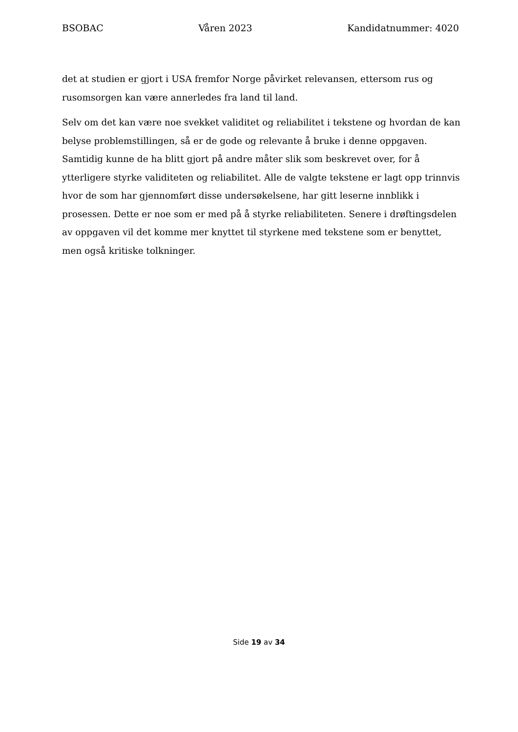BSOBAC Våren 2023 Kandidatnummer: 4020
det at studien er gjort i USA fremfor Norge påvirket relevansen, ettersom rus og rusomsorgen kan være annerledes fra land til land.
Selv om det kan være noe svekket validitet og reliabilitet i tekstene og hvordan de kan belyse problemstillingen, så er de gode og relevante å bruke i denne oppgaven. Samtidig kunne de ha blitt gjort på andre måter slik som beskrevet over, for å ytterligere styrke validiteten og reliabilitet. Alle de valgte tekstene er lagt opp trinnvis hvor de som har gjennomført disse undersøkelsene, har gitt leserne innblikk i prosessen. Dette er noe som er med på å styrke reliabiliteten. Senere i drøftingsdelen av oppgaven vil det komme mer knyttet til styrkene med tekstene som er benyttet, men også kritiske tolkninger.
Side 19 av 34